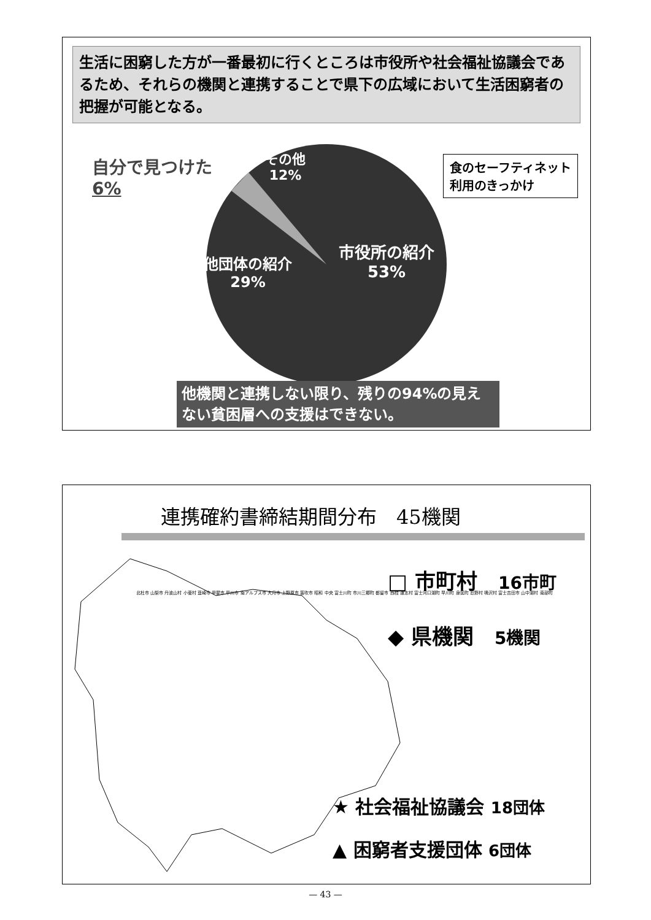生活に困窮した方が一番最初に行くところは市役所や社会福祉協議会であるため、それらの機関と連携することで県下の広域において生活困窮者の把握が可能となる。
自分で見つけた
6%
その他
12%
食のセーフティネット
利用のきっかけ
市役所の紹介
53%
他団体の紹介
29%
他機関と連携しない限り、残りの94%の見えない貧困層への支援はできない。
連携確約書締結期間分布　45機関
北杜市 山梨市 丹波山村 小菅村 韮崎市 甲斐市 甲州市 南アルプス市 大月市 上野原市 笛吹市 昭和 中央 富士川町 市川三郷町 都留市 西桂 道志村 富士河口湖町 早川町 身延町 忍野村 鳴沢村 富士吉田市 山中湖村 南部町
□ 市町村　16市町
◆ 県機関　5機関
★ 社会福祉協議会 18団体
▲ 困窮者支援団体 6団体
— 43 —